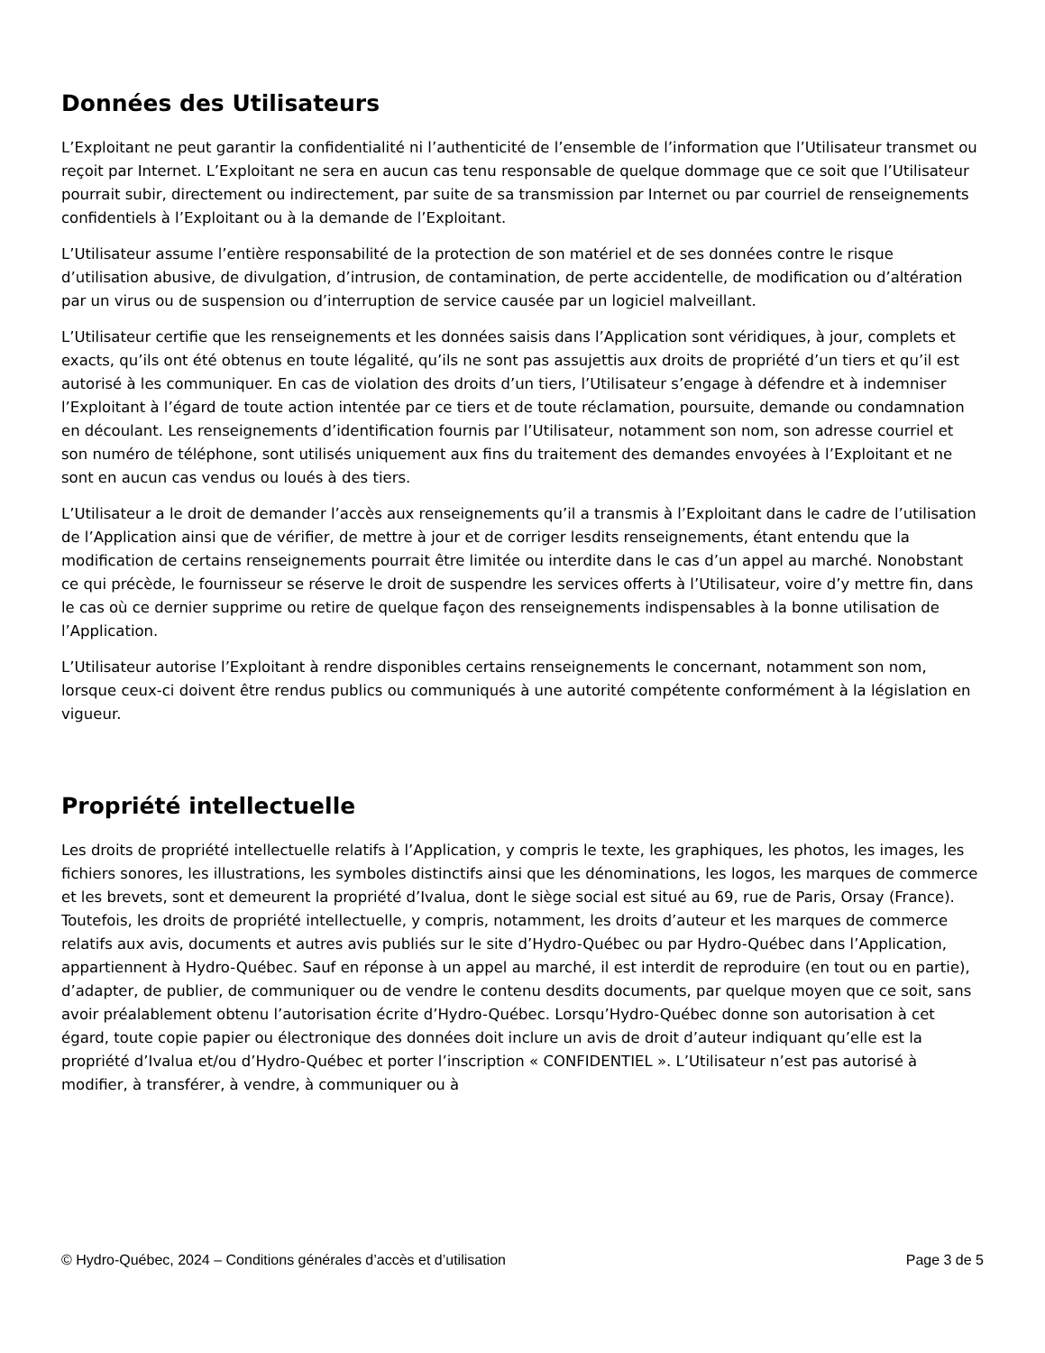Données des Utilisateurs
L’Exploitant ne peut garantir la confidentialité ni l’authenticité de l’ensemble de l’information que l’Utilisateur transmet ou reçoit par Internet. L’Exploitant ne sera en aucun cas tenu responsable de quelque dommage que ce soit que l’Utilisateur pourrait subir, directement ou indirectement, par suite de sa transmission par Internet ou par courriel de renseignements confidentiels à l’Exploitant ou à la demande de l’Exploitant.
L’Utilisateur assume l’entière responsabilité de la protection de son matériel et de ses données contre le risque d’utilisation abusive, de divulgation, d’intrusion, de contamination, de perte accidentelle, de modification ou d’altération par un virus ou de suspension ou d’interruption de service causée par un logiciel malveillant.
L’Utilisateur certifie que les renseignements et les données saisis dans l’Application sont véridiques, à jour, complets et exacts, qu’ils ont été obtenus en toute légalité, qu’ils ne sont pas assujettis aux droits de propriété d’un tiers et qu’il est autorisé à les communiquer. En cas de violation des droits d’un tiers, l’Utilisateur s’engage à défendre et à indemniser l’Exploitant à l’égard de toute action intentée par ce tiers et de toute réclamation, poursuite, demande ou condamnation en découlant. Les renseignements d’identification fournis par l’Utilisateur, notamment son nom, son adresse courriel et son numéro de téléphone, sont utilisés uniquement aux fins du traitement des demandes envoyées à l’Exploitant et ne sont en aucun cas vendus ou loués à des tiers.
L’Utilisateur a le droit de demander l’accès aux renseignements qu’il a transmis à l’Exploitant dans le cadre de l’utilisation de l’Application ainsi que de vérifier, de mettre à jour et de corriger lesdits renseignements, étant entendu que la modification de certains renseignements pourrait être limitée ou interdite dans le cas d’un appel au marché. Nonobstant ce qui précède, le fournisseur se réserve le droit de suspendre les services offerts à l’Utilisateur, voire d’y mettre fin, dans le cas où ce dernier supprime ou retire de quelque façon des renseignements indispensables à la bonne utilisation de l’Application.
L’Utilisateur autorise l’Exploitant à rendre disponibles certains renseignements le concernant, notamment son nom, lorsque ceux-ci doivent être rendus publics ou communiqués à une autorité compétente conformément à la législation en vigueur.
Propriété intellectuelle
Les droits de propriété intellectuelle relatifs à l’Application, y compris le texte, les graphiques, les photos, les images, les fichiers sonores, les illustrations, les symboles distinctifs ainsi que les dénominations, les logos, les marques de commerce et les brevets, sont et demeurent la propriété d’Ivalua, dont le siège social est situé au 69, rue de Paris, Orsay (France). Toutefois, les droits de propriété intellectuelle, y compris, notamment, les droits d’auteur et les marques de commerce relatifs aux avis, documents et autres avis publiés sur le site d’Hydro-Québec ou par Hydro-Québec dans l’Application, appartiennent à Hydro-Québec. Sauf en réponse à un appel au marché, il est interdit de reproduire (en tout ou en partie), d’adapter, de publier, de communiquer ou de vendre le contenu desdits documents, par quelque moyen que ce soit, sans avoir préalablement obtenu l’autorisation écrite d’Hydro-Québec. Lorsqu’Hydro-Québec donne son autorisation à cet égard, toute copie papier ou électronique des données doit inclure un avis de droit d’auteur indiquant qu’elle est la propriété d’Ivalua et/ou d’Hydro-Québec et porter l’inscription « CONFIDENTIEL ». L’Utilisateur n’est pas autorisé à modifier, à transférer, à vendre, à communiquer ou à
© Hydro-Québec, 2024 – Conditions générales d’accès et d’utilisation Page 3 de 5